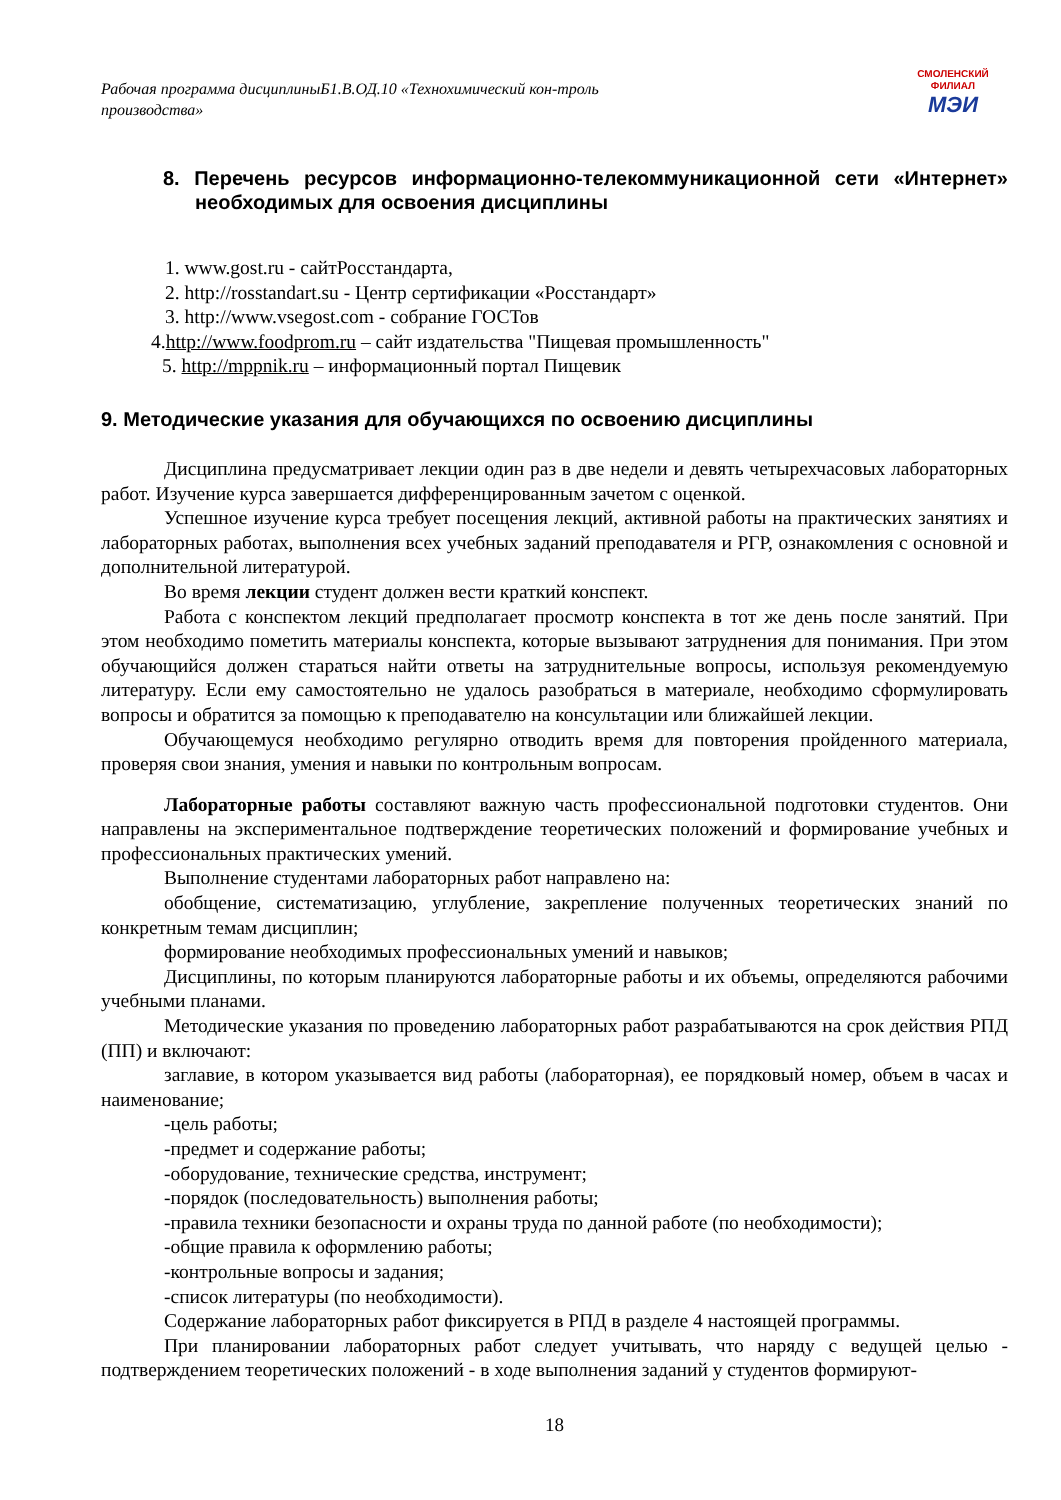Рабочая программа дисциплиныБ1.В.ОД.10 «Технохимический кон-троль производства»
СМОЛЕНСКИЙ
ФИЛИАЛ
МЭИ
8. Перечень ресурсов информационно-телекоммуникационной сети «Интернет» необходимых для освоения дисциплины
1. www.gost.ru - сайтРосстандарта,
2. http://rosstandart.su - Центр сертификации «Росстандарт»
3. http://www.vsegost.com - собрание ГОСТов
4.http://www.foodprom.ru – сайт издательства "Пищевая промышленность"
5. http://mppnik.ru – информационный портал Пищевик
9. Методические указания для обучающихся по освоению дисциплины
Дисциплина предусматривает лекции один раз в две недели и девять четырехчасовых лабораторных работ. Изучение курса завершается дифференцированным зачетом с оценкой.
Успешное изучение курса требует посещения лекций, активной работы на практических занятиях и лабораторных работах, выполнения всех учебных заданий преподавателя и РГР, ознакомления с основной и дополнительной литературой.
Во время лекции студент должен вести краткий конспект.
Работа с конспектом лекций предполагает просмотр конспекта в тот же день после занятий. При этом необходимо пометить материалы конспекта, которые вызывают затруднения для понимания. При этом обучающийся должен стараться найти ответы на затруднительные вопросы, используя рекомендуемую литературу. Если ему самостоятельно не удалось разобраться в материале, необходимо сформулировать вопросы и обратится за помощью к преподавателю на консультации или ближайшей лекции.
Обучающемуся необходимо регулярно отводить время для повторения пройденного материала, проверяя свои знания, умения и навыки по контрольным вопросам.
Лабораторные работы составляют важную часть профессиональной подготовки студентов. Они направлены на экспериментальное подтверждение теоретических положений и формирование учебных и профессиональных практических умений.
Выполнение студентами лабораторных работ направлено на:
обобщение, систематизацию, углубление, закрепление полученных теоретических знаний по конкретным темам дисциплин;
формирование необходимых профессиональных умений и навыков;
Дисциплины, по которым планируются лабораторные работы и их объемы, определяются рабочими учебными планами.
Методические указания по проведению лабораторных работ разрабатываются на срок действия РПД (ПП) и включают:
заглавие, в котором указывается вид работы (лабораторная), ее порядковый номер, объем в часах и наименование;
-цель работы;
-предмет и содержание работы;
-оборудование, технические средства, инструмент;
-порядок (последовательность) выполнения работы;
-правила техники безопасности и охраны труда по данной работе (по необходимости);
-общие правила к оформлению работы;
-контрольные вопросы и задания;
-список литературы (по необходимости).
Содержание лабораторных работ фиксируется в РПД в разделе 4 настоящей программы.
При планировании лабораторных работ следует учитывать, что наряду с ведущей целью - подтверждением теоретических положений - в ходе выполнения заданий у студентов формируют-
18